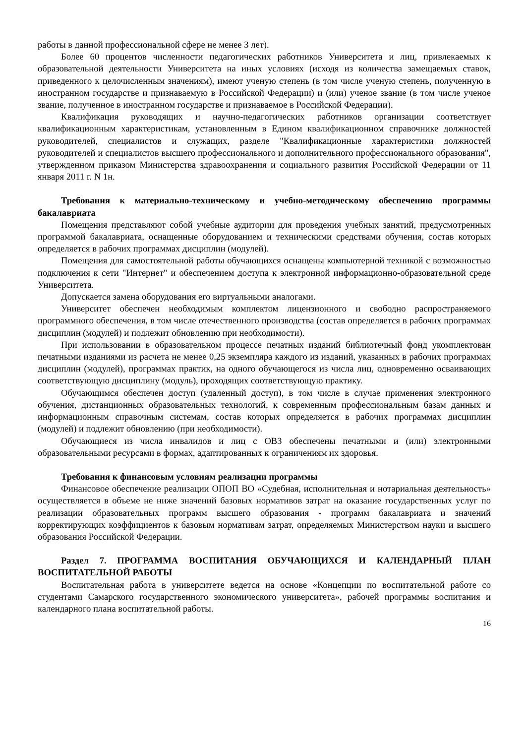работы в данной профессиональной сфере не менее 3 лет).
Более 60 процентов численности педагогических работников Университета и лиц, привлекаемых к образовательной деятельности Университета на иных условиях (исходя из количества замещаемых ставок, приведенного к целочисленным значениям), имеют ученую степень (в том числе ученую степень, полученную в иностранном государстве и признаваемую в Российской Федерации) и (или) ученое звание (в том числе ученое звание, полученное в иностранном государстве и признаваемое в Российской Федерации).
Квалификация руководящих и научно-педагогических работников организации соответствует квалификационным характеристикам, установленным в Едином квалификационном справочнике должностей руководителей, специалистов и служащих, разделе "Квалификационные характеристики должностей руководителей и специалистов высшего профессионального и дополнительного профессионального образования", утвержденном приказом Министерства здравоохранения и социального развития Российской Федерации от 11 января 2011 г. N 1н.
Требования к материально-техническому и учебно-методическому обеспечению программы бакалавриата
Помещения представляют собой учебные аудитории для проведения учебных занятий, предусмотренных программой бакалавриата, оснащенные оборудованием и техническими средствами обучения, состав которых определяется в рабочих программах дисциплин (модулей).
Помещения для самостоятельной работы обучающихся оснащены компьютерной техникой с возможностью подключения к сети "Интернет" и обеспечением доступа к электронной информационно-образовательной среде Университета.
Допускается замена оборудования его виртуальными аналогами.
Университет обеспечен необходимым комплектом лицензионного и свободно распространяемого программного обеспечения, в том числе отечественного производства (состав определяется в рабочих программах дисциплин (модулей) и подлежит обновлению при необходимости).
При использовании в образовательном процессе печатных изданий библиотечный фонд укомплектован печатными изданиями из расчета не менее 0,25 экземпляра каждого из изданий, указанных в рабочих программах дисциплин (модулей), программах практик, на одного обучающегося из числа лиц, одновременно осваивающих соответствующую дисциплину (модуль), проходящих соответствующую практику.
Обучающимся обеспечен доступ (удаленный доступ), в том числе в случае применения электронного обучения, дистанционных образовательных технологий, к современным профессиональным базам данных и информационным справочным системам, состав которых определяется в рабочих программах дисциплин (модулей) и подлежит обновлению (при необходимости).
Обучающиеся из числа инвалидов и лиц с ОВЗ обеспечены печатными и (или) электронными образовательными ресурсами в формах, адаптированных к ограничениям их здоровья.
Требования к финансовым условиям реализации программы
Финансовое обеспечение реализации ОПОП ВО «Судебная, исполнительная и нотариальная деятельность» осуществляется в объеме не ниже значений базовых нормативов затрат на оказание государственных услуг по реализации образовательных программ высшего образования - программ бакалавриата и значений корректирующих коэффициентов к базовым нормативам затрат, определяемых Министерством науки и высшего образования Российской Федерации.
Раздел 7. ПРОГРАММА ВОСПИТАНИЯ ОБУЧАЮЩИХСЯ И КАЛЕНДАРНЫЙ ПЛАН ВОСПИТАТЕЛЬНОЙ РАБОТЫ
Воспитательная работа в университете ведется на основе «Концепции по воспитательной работе со студентами Самарского государственного экономического университета», рабочей программы воспитания и календарного плана воспитательной работы.
16